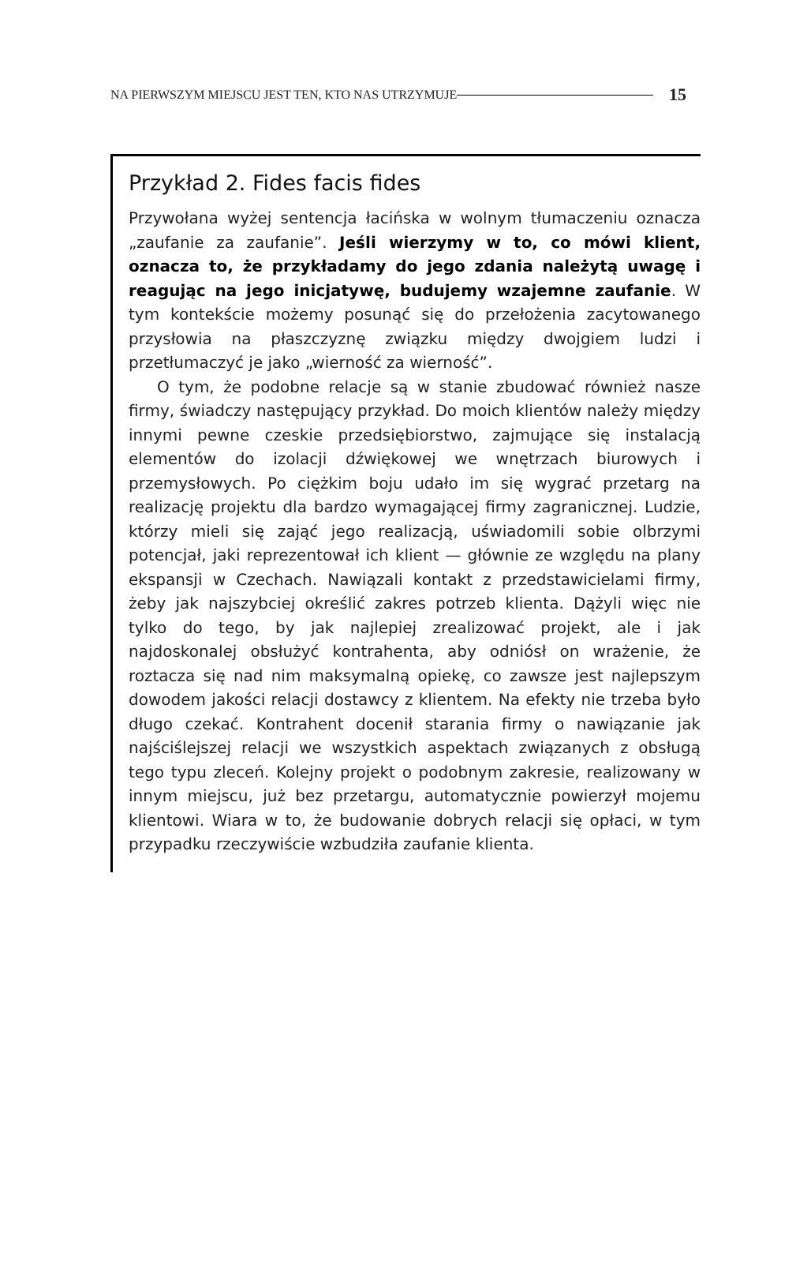NA PIERWSZYM MIEJSCU JEST TEN, KTO NAS UTRZYMUJE 15
Przykład 2. Fides facis fides
Przywołana wyżej sentencja łacińska w wolnym tłumaczeniu oznacza „zaufanie za zaufanie”. Jeśli wierzymy w to, co mówi klient, oznacza to, że przykładamy do jego zdania należytą uwagę i reagując na jego inicjatywę, budujemy wzajemne zaufanie. W tym kontekście możemy posunąć się do przełożenia zacytowanego przysłowia na płaszczyznę związku między dwojgiem ludzi i przetłumaczyć je jako „wierność za wierność”.
O tym, że podobne relacje są w stanie zbudować również nasze firmy, świadczy następujący przykład. Do moich klientów należy między innymi pewne czeskie przedsiębiorstwo, zajmujące się instalacją elementów do izolacji dźwiękowej we wnętrzach biurowych i przemysłowych. Po ciężkim boju udało im się wygrać przetarg na realizację projektu dla bardzo wymagającej firmy zagranicznej. Ludzie, którzy mieli się zająć jego realizacją, uświadomili sobie olbrzymi potencjał, jaki reprezentował ich klient — głównie ze względu na plany ekspansji w Czechach. Nawiązali kontakt z przedstawicielami firmy, żeby jak najszybciej określić zakres potrzeb klienta. Dążyli więc nie tylko do tego, by jak najlepiej zrealizować projekt, ale i jak najdoskonalej obsłużyć kontrahenta, aby odniósł on wrażenie, że roztacza się nad nim maksymalną opiekę, co zawsze jest najlepszym dowodem jakości relacji dostawcy z klientem. Na efekty nie trzeba było długo czekać. Kontrahent docenił starania firmy o nawiązanie jak najściślejszej relacji we wszystkich aspektach związanych z obsługą tego typu zleceń. Kolejny projekt o podobnym zakresie, realizowany w innym miejscu, już bez przetargu, automatycznie powierzył mojemu klientowi. Wiara w to, że budowanie dobrych relacji się opłaci, w tym przypadku rzeczywiście wzbudziła zaufanie klienta.